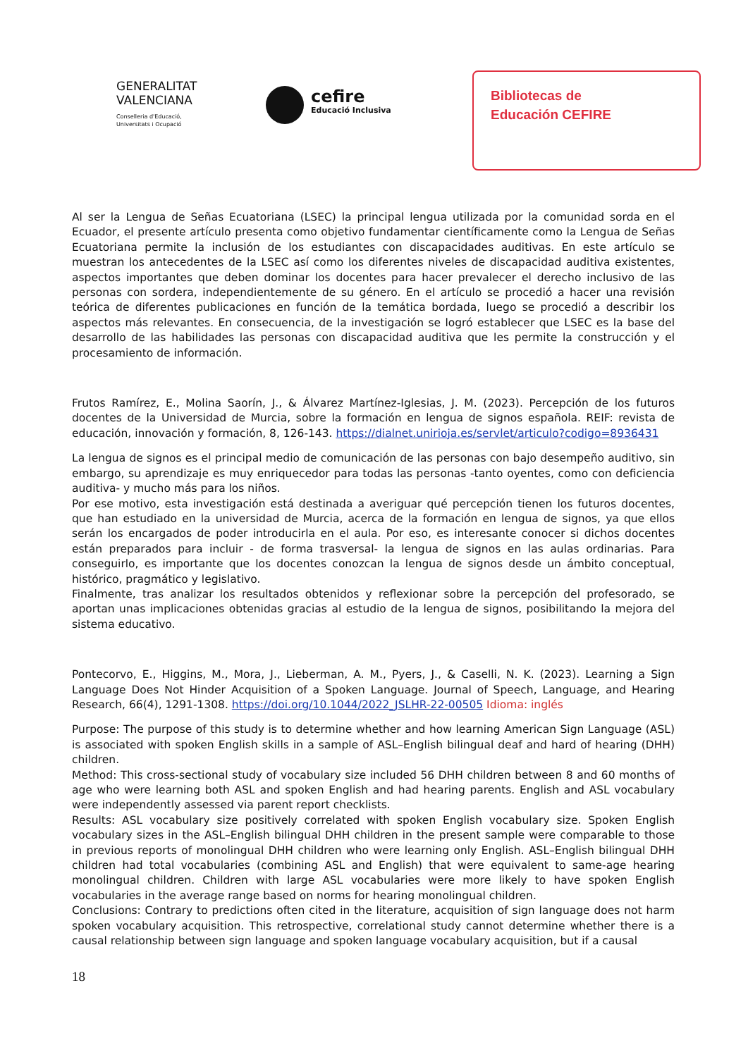GENERALITAT
VALENCIANA
Conselleria d'Educació,
Universitats i Ocupació
cefire
Educació Inclusiva
Bibliotecas de
Educación CEFIRE
Al ser la Lengua de Señas Ecuatoriana (LSEC) la principal lengua utilizada por la comunidad sorda en el Ecuador, el presente artículo presenta como objetivo fundamentar científicamente como la Lengua de Señas Ecuatoriana permite la inclusión de los estudiantes con discapacidades auditivas. En este artículo se muestran los antecedentes de la LSEC así como los diferentes niveles de discapacidad auditiva existentes, aspectos importantes que deben dominar los docentes para hacer prevalecer el derecho inclusivo de las personas con sordera, independientemente de su género. En el artículo se procedió a hacer una revisión teórica de diferentes publicaciones en función de la temática bordada, luego se procedió a describir los aspectos más relevantes. En consecuencia, de la investigación se logró establecer que LSEC es la base del desarrollo de las habilidades las personas con discapacidad auditiva que les permite la construcción y el procesamiento de información.
Frutos Ramírez, E., Molina Saorín, J., & Álvarez Martínez-Iglesias, J. M. (2023). Percepción de los futuros docentes de la Universidad de Murcia, sobre la formación en lengua de signos española. REIF: revista de educación, innovación y formación, 8, 126-143. https://dialnet.unirioja.es/servlet/articulo?codigo=8936431
La lengua de signos es el principal medio de comunicación de las personas con bajo desempeño auditivo, sin embargo, su aprendizaje es muy enriquecedor para todas las personas -tanto oyentes, como con deficiencia auditiva- y mucho más para los niños.
Por ese motivo, esta investigación está destinada a averiguar qué percepción tienen los futuros docentes, que han estudiado en la universidad de Murcia, acerca de la formación en lengua de signos, ya que ellos serán los encargados de poder introducirla en el aula. Por eso, es interesante conocer si dichos docentes están preparados para incluir - de forma trasversal- la lengua de signos en las aulas ordinarias. Para conseguirlo, es importante que los docentes conozcan la lengua de signos desde un ámbito conceptual, histórico, pragmático y legislativo.
Finalmente, tras analizar los resultados obtenidos y reflexionar sobre la percepción del profesorado, se aportan unas implicaciones obtenidas gracias al estudio de la lengua de signos, posibilitando la mejora del sistema educativo.
Pontecorvo, E., Higgins, M., Mora, J., Lieberman, A. M., Pyers, J., & Caselli, N. K. (2023). Learning a Sign Language Does Not Hinder Acquisition of a Spoken Language. Journal of Speech, Language, and Hearing Research, 66(4), 1291-1308. https://doi.org/10.1044/2022_JSLHR-22-00505 Idioma: inglés
Purpose: The purpose of this study is to determine whether and how learning American Sign Language (ASL) is associated with spoken English skills in a sample of ASL–English bilingual deaf and hard of hearing (DHH) children.
Method: This cross-sectional study of vocabulary size included 56 DHH children between 8 and 60 months of age who were learning both ASL and spoken English and had hearing parents. English and ASL vocabulary were independently assessed via parent report checklists.
Results: ASL vocabulary size positively correlated with spoken English vocabulary size. Spoken English vocabulary sizes in the ASL–English bilingual DHH children in the present sample were comparable to those in previous reports of monolingual DHH children who were learning only English. ASL–English bilingual DHH children had total vocabularies (combining ASL and English) that were equivalent to same-age hearing monolingual children. Children with large ASL vocabularies were more likely to have spoken English vocabularies in the average range based on norms for hearing monolingual children.
Conclusions: Contrary to predictions often cited in the literature, acquisition of sign language does not harm spoken vocabulary acquisition. This retrospective, correlational study cannot determine whether there is a causal relationship between sign language and spoken language vocabulary acquisition, but if a causal
18